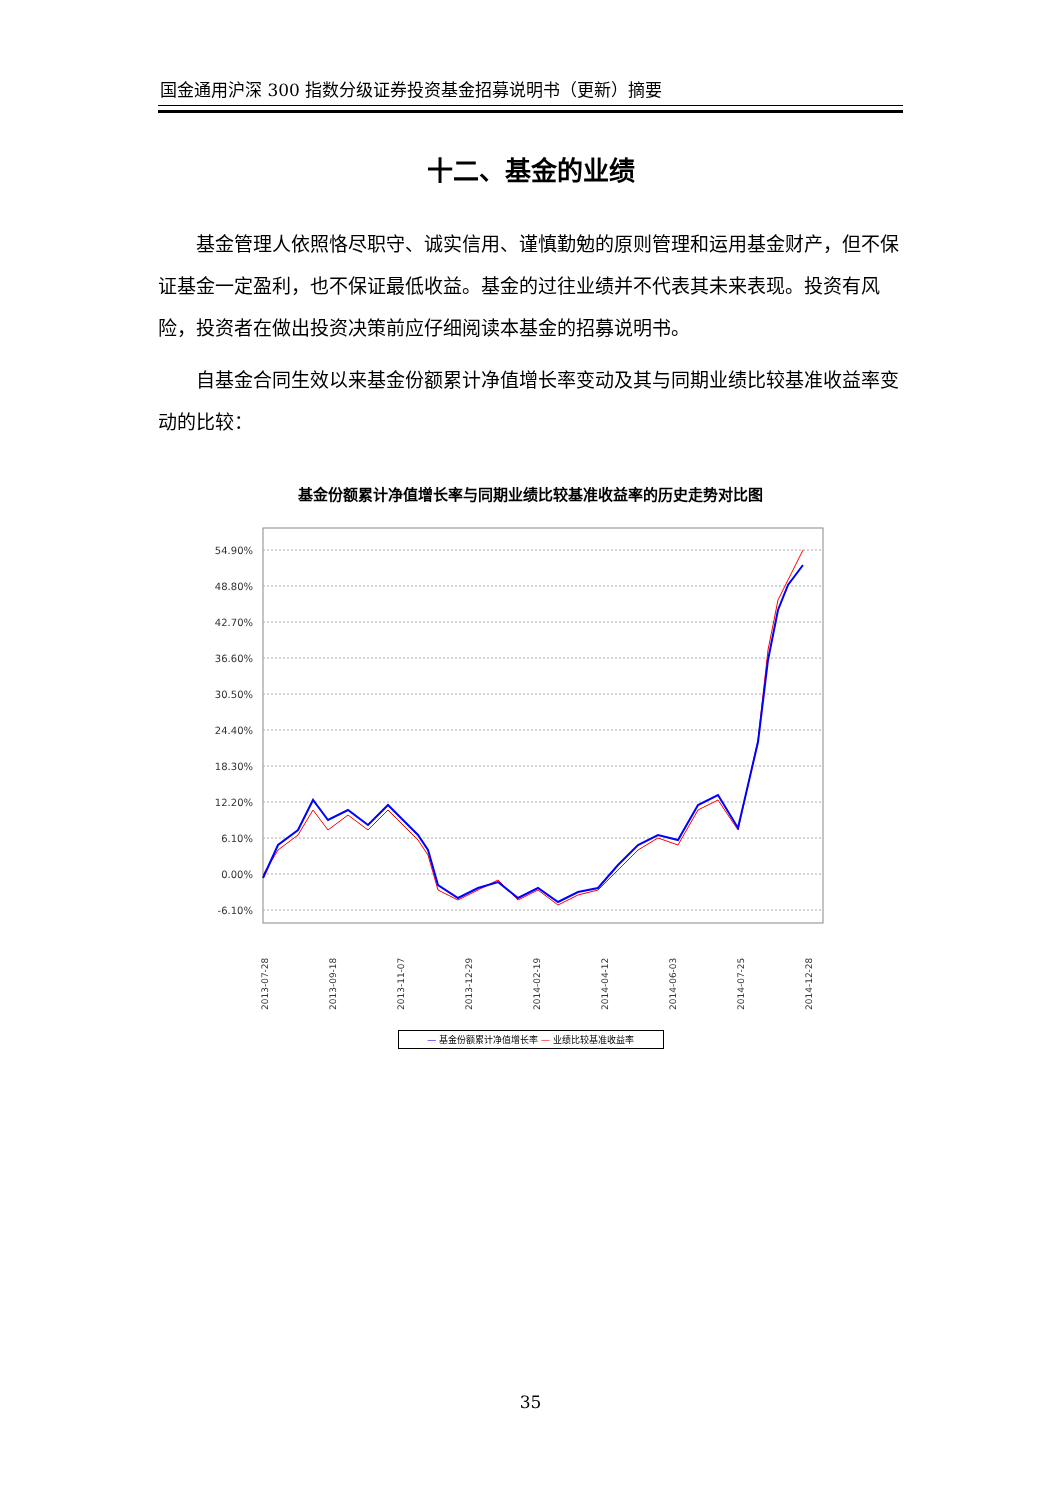国金通用沪深 300 指数分级证券投资基金招募说明书（更新）摘要
十二、基金的业绩
基金管理人依照恪尽职守、诚实信用、谨慎勤勉的原则管理和运用基金财产，但不保证基金一定盈利，也不保证最低收益。基金的过往业绩并不代表其未来表现。投资有风险，投资者在做出投资决策前应仔细阅读本基金的招募说明书。
自基金合同生效以来基金份额累计净值增长率变动及其与同期业绩比较基准收益率变动的比较：
基金份额累计净值增长率与同期业绩比较基准收益率的历史走势对比图
54.90%
48.80%
42.70%
36.60%
30.50%
24.40%
18.30%
12.20%
6.10%
0.00%
-6.10%
2013-07-28
2013-09-18
2013-11-07
2013-12-29
2014-02-19
2014-04-12
2014-06-03
2014-07-25
2014-12-28
— 基金份额累计净值增长率 — 业绩比较基准收益率
35